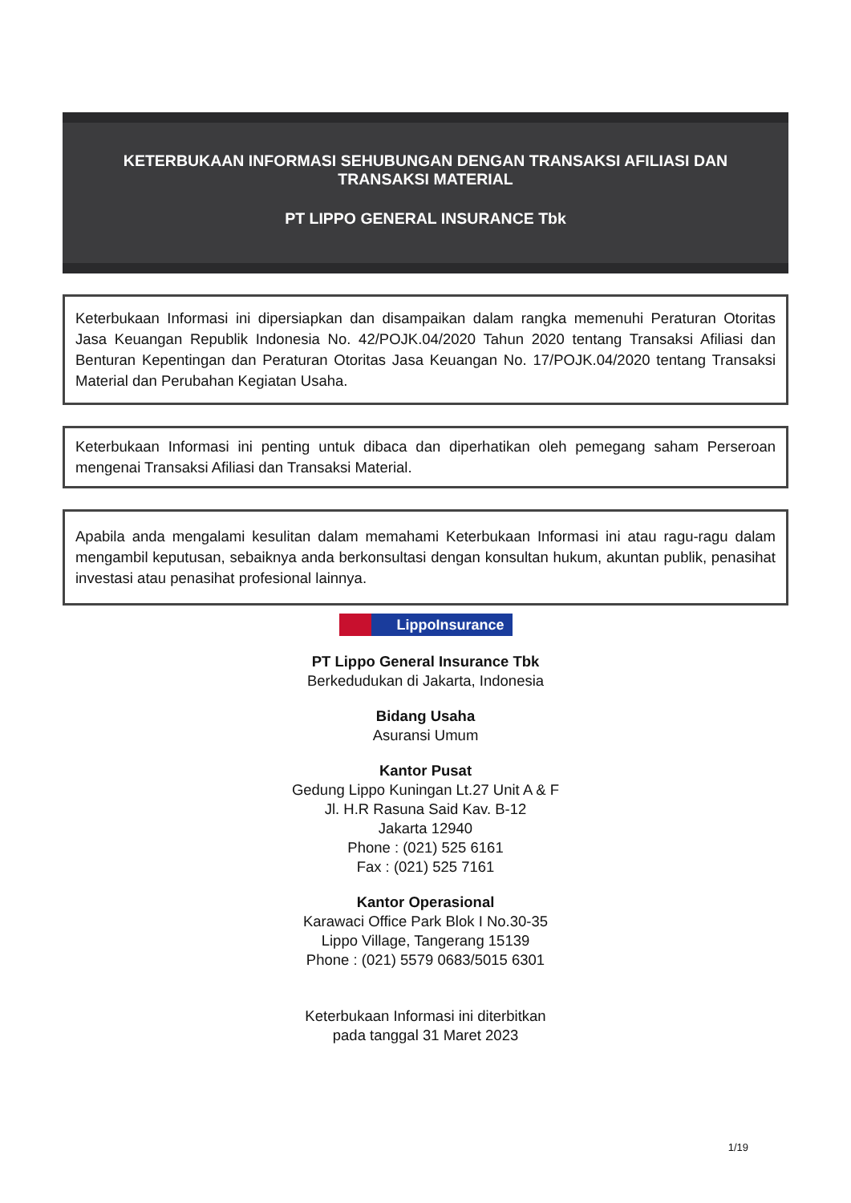KETERBUKAAN INFORMASI SEHUBUNGAN DENGAN TRANSAKSI AFILIASI DAN TRANSAKSI MATERIAL
PT LIPPO GENERAL INSURANCE Tbk
Keterbukaan Informasi ini dipersiapkan dan disampaikan dalam rangka memenuhi Peraturan Otoritas Jasa Keuangan Republik Indonesia No. 42/POJK.04/2020 Tahun 2020 tentang Transaksi Afiliasi dan Benturan Kepentingan dan Peraturan Otoritas Jasa Keuangan No. 17/POJK.04/2020 tentang Transaksi Material dan Perubahan Kegiatan Usaha.
Keterbukaan Informasi ini penting untuk dibaca dan diperhatikan oleh pemegang saham Perseroan mengenai Transaksi Afiliasi dan Transaksi Material.
Apabila anda mengalami kesulitan dalam memahami Keterbukaan Informasi ini atau ragu-ragu dalam mengambil keputusan, sebaiknya anda berkonsultasi dengan konsultan hukum, akuntan publik, penasihat investasi atau penasihat profesional lainnya.
LippoInsurance
PT Lippo General Insurance Tbk
Berkedudukan di Jakarta, Indonesia
Bidang Usaha
Asuransi Umum
Kantor Pusat
Gedung Lippo Kuningan Lt.27 Unit A & F
Jl. H.R Rasuna Said Kav. B-12
Jakarta 12940
Phone : (021) 525 6161
Fax : (021) 525 7161
Kantor Operasional
Karawaci Office Park Blok I No.30-35
Lippo Village, Tangerang 15139
Phone : (021) 5579 0683/5015 6301
Keterbukaan Informasi ini diterbitkan
pada tanggal 31 Maret 2023
1/19